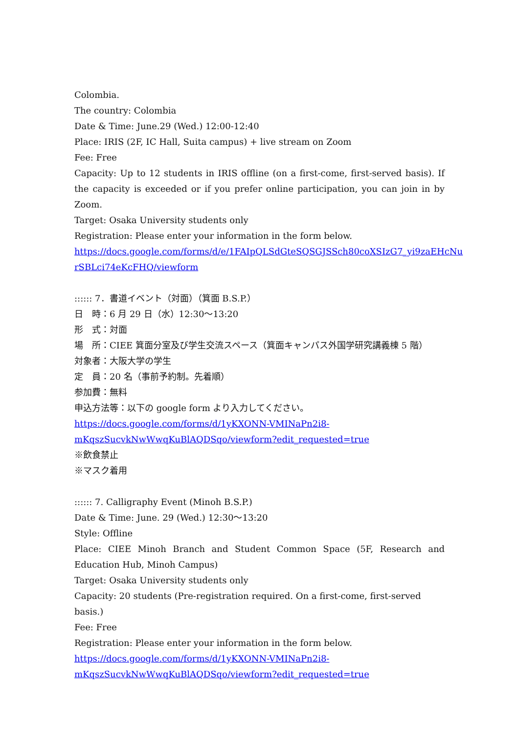Colombia.
The country: Colombia
Date & Time: June.29 (Wed.) 12:00-12:40
Place: IRIS (2F, IC Hall, Suita campus) + live stream on Zoom
Fee: Free
Capacity: Up to 12 students in IRIS offline (on a first-come, first-served basis). If the capacity is exceeded or if you prefer online participation, you can join in by Zoom.
Target: Osaka University students only
Registration: Please enter your information in the form below.
https://docs.google.com/forms/d/e/1FAIpQLSdGteSQSGJSSch80coXSIzG7_yi9zaEHcNu
rSBLci74eKcFHQ/viewform
:::::: 7．書道イベント（対面）（箕面 B.S.P.）
日　時：6 月 29 日（水）12:30～13:20
形　式：対面
場　所：CIEE 箕面分室及び学生交流スペース（箕面キャンパス外国学研究講義棟 5 階）
対象者：大阪大学の学生
定　員：20 名（事前予約制。先着順）
参加費：無料
申込方法等：以下の google form より入力してください。
https://docs.google.com/forms/d/1yKXONN-VMINaPn2i8-
mKqszSucvkNwWwqKuBlAQDSqo/viewform?edit_requested=true
※飲食禁止
※マスク着用
:::::: 7. Calligraphy Event (Minoh B.S.P.)
Date & Time: June. 29 (Wed.) 12:30～13:20
Style: Offline
Place: CIEE Minoh Branch and Student Common Space (5F, Research and Education Hub, Minoh Campus)
Target: Osaka University students only
Capacity: 20 students (Pre-registration required. On a first-come, first-served basis.)
Fee: Free
Registration: Please enter your information in the form below.
https://docs.google.com/forms/d/1yKXONN-VMINaPn2i8-
mKqszSucvkNwWwqKuBlAQDSqo/viewform?edit_requested=true